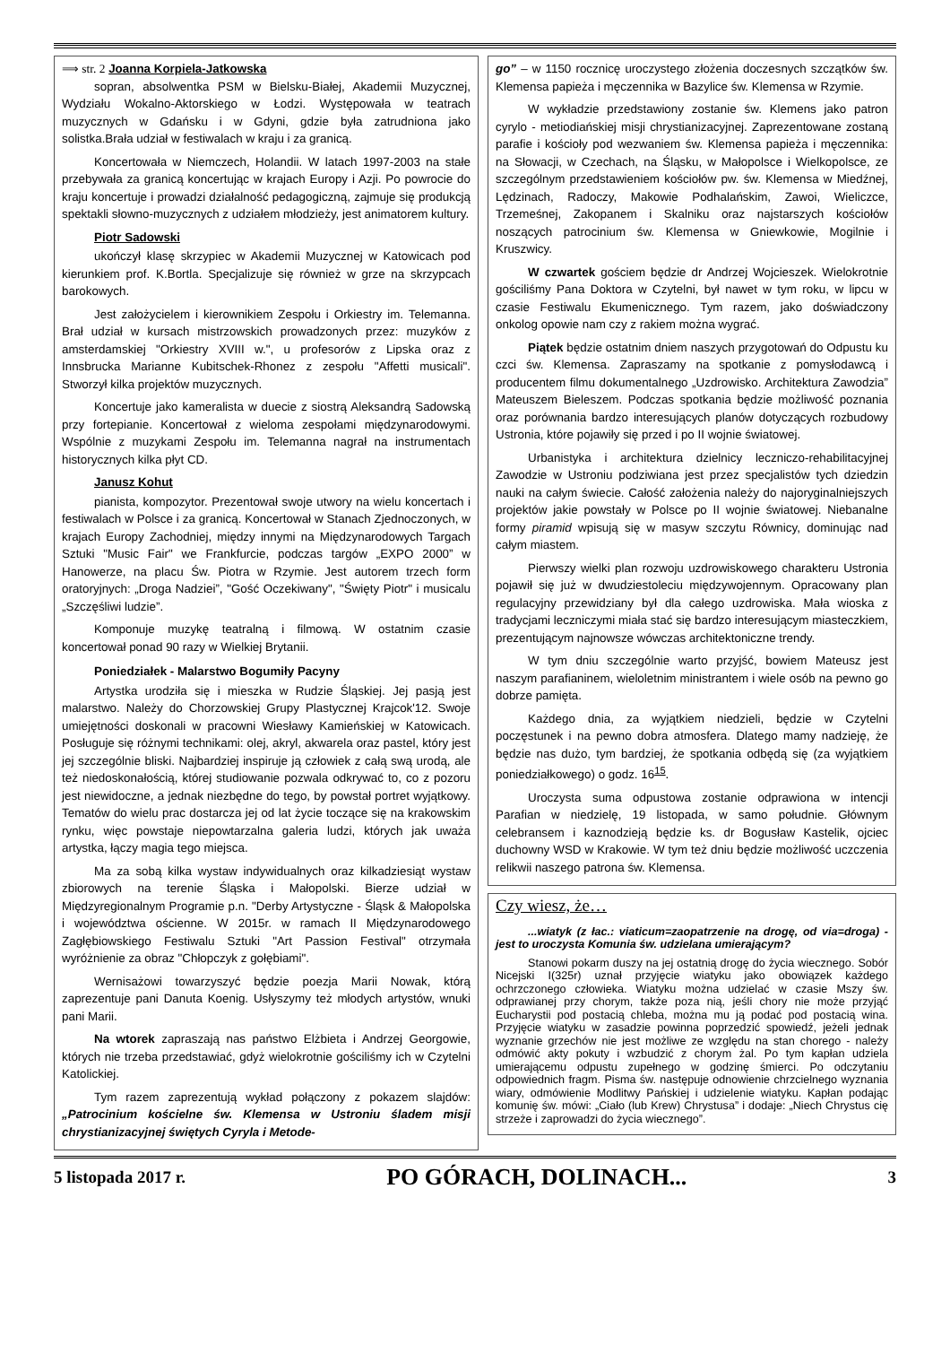⟹ str. 2 Joanna Korpiela-Jatkowska
sopran, absolwentka PSM w Bielsku-Białej, Akademii Muzycznej, Wydziału Wokalno-Aktorskiego w Łodzi. Występowała w teatrach muzycznych w Gdańsku i w Gdyni, gdzie była zatrudniona jako solistka.Brała udział w festiwalach w kraju i za granicą.
Koncertowała w Niemczech, Holandii. W latach 1997-2003 na stałe przebywała za granicą koncertując w krajach Europy i Azji. Po powrocie do kraju koncertuje i prowadzi działalność pedagogiczną, zajmuje się produkcją spektakli słowno-muzycznych z udziałem młodzieży, jest animatorem kultury.
Piotr Sadowski
ukończył klasę skrzypiec w Akademii Muzycznej w Katowicach pod kierunkiem prof. K.Bortla. Specjalizuje się również w grze na skrzypcach barokowych.
Jest założycielem i kierownikiem Zespołu i Orkiestry im. Telemanna. Brał udział w kursach mistrzowskich prowadzonych przez: muzyków z amsterdamskiej "Orkiestry XVIII w.", u profesorów z Lipska oraz z Innsbrucka Marianne Kubitschek-Rhonez z zespołu "Affetti musicali". Stworzył kilka projektów muzycznych.
Koncertuje jako kameralista w duecie z siostrą Aleksandrą Sadowską przy fortepianie. Koncertował z wieloma zespołami międzynarodowymi. Wspólnie z muzykami Zespołu im. Telemanna nagrał na instrumentach historycznych kilka płyt CD.
Janusz Kohut
pianista, kompozytor. Prezentował swoje utwory na wielu koncertach i festiwalach w Polsce i za granicą. Koncertował w Stanach Zjednoczonych, w krajach Europy Zachodniej, między innymi na Międzynarodowych Targach Sztuki "Music Fair" we Frankfurcie, podczas targów „EXPO 2000” w Hanowerze, na placu Św. Piotra w Rzymie. Jest autorem trzech form oratoryjnych: „Droga Nadziei”, "Gość Oczekiwany", "Święty Piotr" i musicalu „Szczęśliwi ludzie”.
Komponuje muzykę teatralną i filmową. W ostatnim czasie koncertował ponad 90 razy w Wielkiej Brytanii.
Poniedziałek - Malarstwo Bogumiły Pacyny
Artystka urodziła się i mieszka w Rudzie Śląskiej. Jej pasją jest malarstwo. Należy do Chorzowskiej Grupy Plastycznej Krajcok'12. Swoje umiejętności doskonali w pracowni Wiesławy Kamieńskiej w Katowicach. Posługuje się różnymi technikami: olej, akryl, akwarela oraz pastel, który jest jej szczególnie bliski. Najbardziej inspiruje ją człowiek z całą swą urodą, ale też niedoskonałością, której studiowanie pozwala odkrywać to, co z pozoru jest niewidoczne, a jednak niezbędne do tego, by powstał portret wyjątkowy. Tematów do wielu prac dostarcza jej od lat życie toczące się na krakowskim rynku, więc powstaje niepowtarzalna galeria ludzi, których jak uważa artystka, łączy magia tego miejsca.
Ma za sobą kilka wystaw indywidualnych oraz kilkadziesiąt wystaw zbiorowych na terenie Śląska i Małopolski. Bierze udział w Międzyregionalnym Programie p.n. "Derby Artystyczne - Śląsk & Małopolska i województwa ościenne. W 2015r. w ramach II Międzynarodowego Zagłębiowskiego Festiwalu Sztuki "Art Passion Festival" otrzymała wyróżnienie za obraz "Chłopczyk z gołębiami".
Wernisażowi towarzyszyć będzie poezja Marii Nowak, którą zaprezentuje pani Danuta Koenig. Usłyszymy też młodych artystów, wnuki pani Marii.
Na wtorek zapraszają nas państwo Elżbieta i Andrzej Georgowie, których nie trzeba przedstawiać, gdyż wielokrotnie gościliśmy ich w Czytelni Katolickiej.
Tym razem zaprezentują wykład połączony z pokazem slajdów: „Patrocinium kościelne św. Klemensa w Ustroniu śladem misji chrystianizacyjnej świętych Cyryla i Metode-
go” – w 1150 rocznicę uroczystego złożenia doczesnych szczątków św. Klemensa papieża i męczennika w Bazylice św. Klemensa w Rzymie.
W wykładzie przedstawiony zostanie św. Klemens jako patron cyrylo - metiodiańskiej misji chrystianizacyjnej. Zaprezentowane zostaną parafie i kościoły pod wezwaniem św. Klemensa papieża i męczennika: na Słowacji, w Czechach, na Śląsku, w Małopolsce i Wielkopolsce, ze szczególnym przedstawieniem kościołów pw. św. Klemensa w Miedźnej, Lędzinach, Radoczy, Makowie Podhalańskim, Zawoi, Wieliczce, Trzemeśnej, Zakopanem i Skalniku oraz najstarszych kościołów noszących patrocinium św. Klemensa w Gniewkowie, Mogilnie i Kruszwicy.
W czwartek gościem będzie dr Andrzej Wojcieszek. Wielokrotnie gościliśmy Pana Doktora w Czytelni, był nawet w tym roku, w lipcu w czasie Festiwalu Ekumenicznego. Tym razem, jako doświadczony onkolog opowie nam czy z rakiem można wygrać.
Piątek będzie ostatnim dniem naszych przygotowań do Odpustu ku czci św. Klemensa. Zapraszamy na spotkanie z pomysłodawcą i producentem filmu dokumentalnego „Uzdrowisko. Architektura Zawodzia” Mateuszem Bieleszem. Podczas spotkania będzie możliwość poznania oraz porównania bardzo interesujących planów dotyczących rozbudowy Ustronia, które pojawiły się przed i po II wojnie światowej.
Urbanistyka i architektura dzielnicy leczniczo-rehabilitacyjnej Zawodzie w Ustroniu podziwiana jest przez specjalistów tych dziedzin nauki na całym świecie. Całość założenia należy do najoryginalniejszych projektów jakie powstały w Polsce po II wojnie światowej. Niebanalne formy piramid wpisują się w masyw szczytu Równicy, dominując nad całym miastem.
Pierwszy wielki plan rozwoju uzdrowiskowego charakteru Ustronia pojawił się już w dwudziestoleciu międzywojennym. Opracowany plan regulacyjny przewidziany był dla całego uzdrowiska. Mała wioska z tradycjami leczniczymi miała stać się bardzo interesującym miasteczkiem, prezentującym najnowsze wówczas architektoniczne trendy.
W tym dniu szczególnie warto przyjść, bowiem Mateusz jest naszym parafianinem, wieloletnim ministrantem i wiele osób na pewno go dobrze pamięta.
Każdego dnia, za wyjątkiem niedzieli, będzie w Czytelni poczęstunek i na pewno dobra atmosfera. Dlatego mamy nadzieję, że będzie nas dużo, tym bardziej, że spotkania odbędą się (za wyjątkiem poniedziałkowego) o godz. 16<sup>15</sup>.
Uroczysta suma odpustowa zostanie odprawiona w intencji Parafian w niedzielę, 19 listopada, w samo południe. Głównym celebransem i kaznodzieją będzie ks. dr Bogusław Kastelik, ojciec duchowny WSD w Krakowie. W tym też dniu będzie możliwość uczczenia relikwii naszego patrona św. Klemensa.
Czy wiesz, że…
...wiatyk (z łac.: viaticum=zaopatrzenie na drogę, od via=droga) - jest to uroczysta Komunia św. udzielana umierającym?
Stanowi pokarm duszy na jej ostatnią drogę do życia wiecznego. Sobór Nicejski I(325r) uznał przyjęcie wiatyku jako obowiązek każdego ochrzczonego człowieka. Wiatyku można udzielać w czasie Mszy św. odprawianej przy chorym, także poza nią, jeśli chory nie może przyjąć Eucharystii pod postacią chleba, można mu ją podać pod postacią wina. Przyjęcie wiatyku w zasadzie powinna poprzedzić spowiedź, jeżeli jednak wyznanie grzechów nie jest możliwe ze względu na stan chorego - należy odmówić akty pokuty i wzbudzić z chorym żal. Po tym kapłan udziela umierającemu odpustu zupełnego w godzinę śmierci. Po odczytaniu odpowiednich fragm. Pisma św. następuje odnowienie chrzcielnego wyznania wiary, odmówienie Modlitwy Pańskiej i udzielenie wiatyku. Kapłan podając komunię św. mówi: „Ciało (lub Krew) Chrystusa” i dodaje: „Niech Chrystus cię strzeże i zaprowadzi do życia wiecznego”.
5 listopada 2017 r. PO GÓRACH, DOLINACH... 3